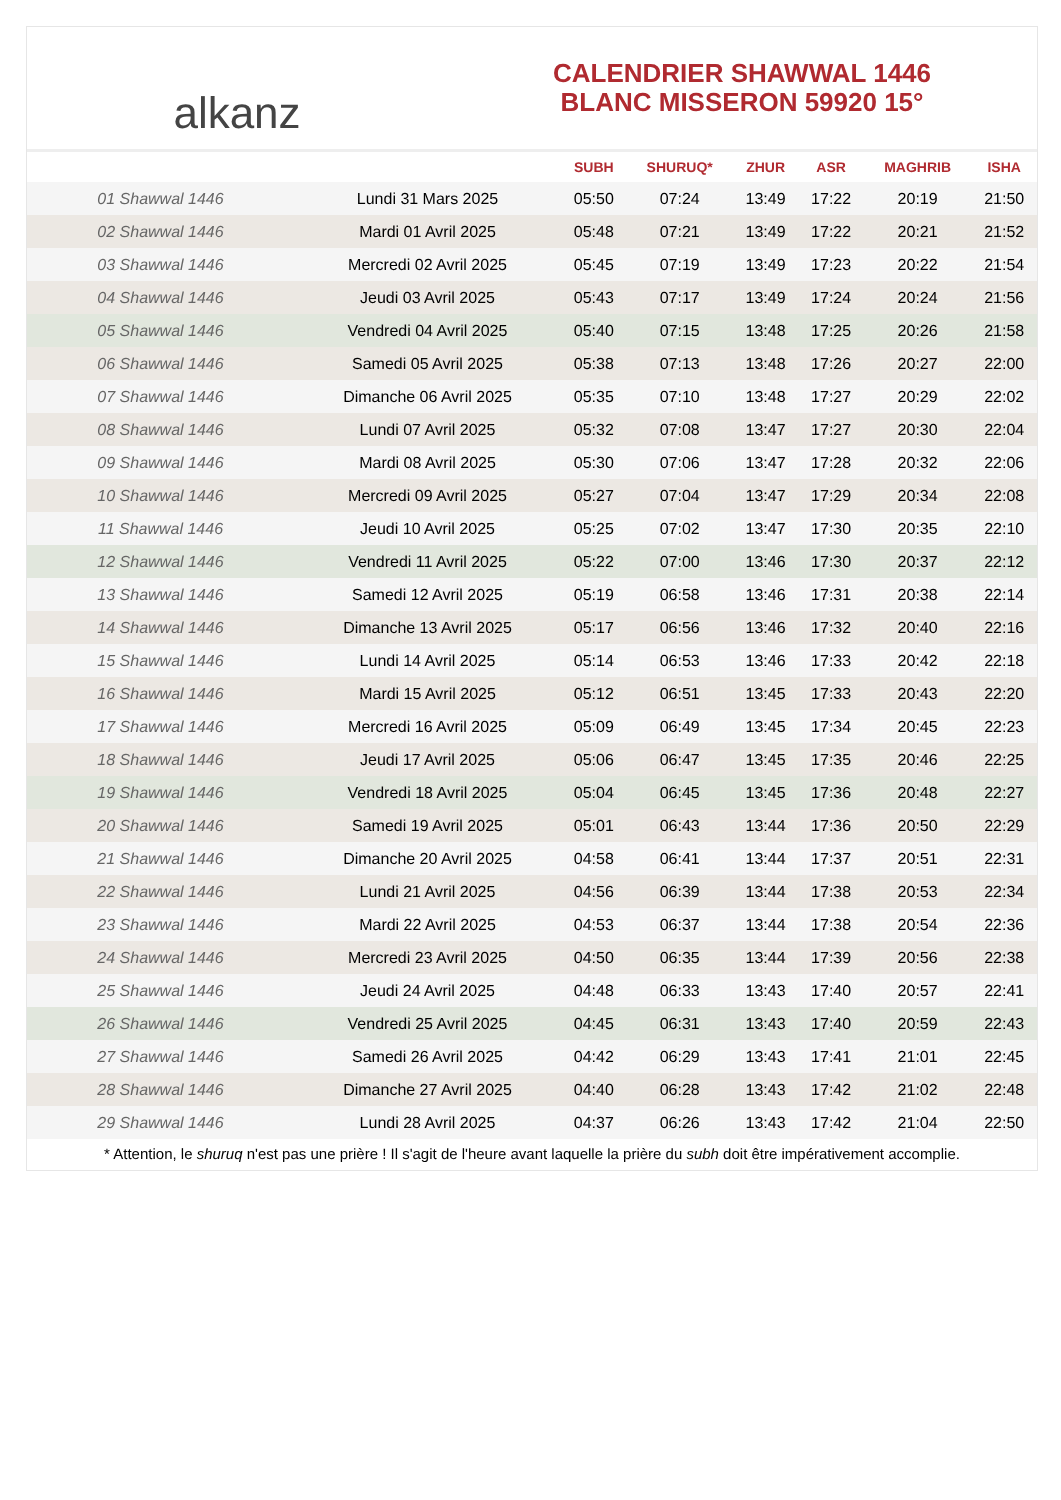alkanz
CALENDRIER SHAWWAL 1446
BLANC MISSERON 59920 15°
| | | SUBH | SHURUQ* | ZHUR | ASR | MAGHRIB | ISHA |
| --- | --- | --- | --- | --- | --- | --- | --- |
| 01 Shawwal 1446 | Lundi 31 Mars 2025 | 05:50 | 07:24 | 13:49 | 17:22 | 20:19 | 21:50 |
| 02 Shawwal 1446 | Mardi 01 Avril 2025 | 05:48 | 07:21 | 13:49 | 17:22 | 20:21 | 21:52 |
| 03 Shawwal 1446 | Mercredi 02 Avril 2025 | 05:45 | 07:19 | 13:49 | 17:23 | 20:22 | 21:54 |
| 04 Shawwal 1446 | Jeudi 03 Avril 2025 | 05:43 | 07:17 | 13:49 | 17:24 | 20:24 | 21:56 |
| 05 Shawwal 1446 | Vendredi 04 Avril 2025 | 05:40 | 07:15 | 13:48 | 17:25 | 20:26 | 21:58 |
| 06 Shawwal 1446 | Samedi 05 Avril 2025 | 05:38 | 07:13 | 13:48 | 17:26 | 20:27 | 22:00 |
| 07 Shawwal 1446 | Dimanche 06 Avril 2025 | 05:35 | 07:10 | 13:48 | 17:27 | 20:29 | 22:02 |
| 08 Shawwal 1446 | Lundi 07 Avril 2025 | 05:32 | 07:08 | 13:47 | 17:27 | 20:30 | 22:04 |
| 09 Shawwal 1446 | Mardi 08 Avril 2025 | 05:30 | 07:06 | 13:47 | 17:28 | 20:32 | 22:06 |
| 10 Shawwal 1446 | Mercredi 09 Avril 2025 | 05:27 | 07:04 | 13:47 | 17:29 | 20:34 | 22:08 |
| 11 Shawwal 1446 | Jeudi 10 Avril 2025 | 05:25 | 07:02 | 13:47 | 17:30 | 20:35 | 22:10 |
| 12 Shawwal 1446 | Vendredi 11 Avril 2025 | 05:22 | 07:00 | 13:46 | 17:30 | 20:37 | 22:12 |
| 13 Shawwal 1446 | Samedi 12 Avril 2025 | 05:19 | 06:58 | 13:46 | 17:31 | 20:38 | 22:14 |
| 14 Shawwal 1446 | Dimanche 13 Avril 2025 | 05:17 | 06:56 | 13:46 | 17:32 | 20:40 | 22:16 |
| 15 Shawwal 1446 | Lundi 14 Avril 2025 | 05:14 | 06:53 | 13:46 | 17:33 | 20:42 | 22:18 |
| 16 Shawwal 1446 | Mardi 15 Avril 2025 | 05:12 | 06:51 | 13:45 | 17:33 | 20:43 | 22:20 |
| 17 Shawwal 1446 | Mercredi 16 Avril 2025 | 05:09 | 06:49 | 13:45 | 17:34 | 20:45 | 22:23 |
| 18 Shawwal 1446 | Jeudi 17 Avril 2025 | 05:06 | 06:47 | 13:45 | 17:35 | 20:46 | 22:25 |
| 19 Shawwal 1446 | Vendredi 18 Avril 2025 | 05:04 | 06:45 | 13:45 | 17:36 | 20:48 | 22:27 |
| 20 Shawwal 1446 | Samedi 19 Avril 2025 | 05:01 | 06:43 | 13:44 | 17:36 | 20:50 | 22:29 |
| 21 Shawwal 1446 | Dimanche 20 Avril 2025 | 04:58 | 06:41 | 13:44 | 17:37 | 20:51 | 22:31 |
| 22 Shawwal 1446 | Lundi 21 Avril 2025 | 04:56 | 06:39 | 13:44 | 17:38 | 20:53 | 22:34 |
| 23 Shawwal 1446 | Mardi 22 Avril 2025 | 04:53 | 06:37 | 13:44 | 17:38 | 20:54 | 22:36 |
| 24 Shawwal 1446 | Mercredi 23 Avril 2025 | 04:50 | 06:35 | 13:44 | 17:39 | 20:56 | 22:38 |
| 25 Shawwal 1446 | Jeudi 24 Avril 2025 | 04:48 | 06:33 | 13:43 | 17:40 | 20:57 | 22:41 |
| 26 Shawwal 1446 | Vendredi 25 Avril 2025 | 04:45 | 06:31 | 13:43 | 17:40 | 20:59 | 22:43 |
| 27 Shawwal 1446 | Samedi 26 Avril 2025 | 04:42 | 06:29 | 13:43 | 17:41 | 21:01 | 22:45 |
| 28 Shawwal 1446 | Dimanche 27 Avril 2025 | 04:40 | 06:28 | 13:43 | 17:42 | 21:02 | 22:48 |
| 29 Shawwal 1446 | Lundi 28 Avril 2025 | 04:37 | 06:26 | 13:43 | 17:42 | 21:04 | 22:50 |
* Attention, le shuruq n'est pas une prière ! Il s'agit de l'heure avant laquelle la prière du subh doit être impérativement accomplie.